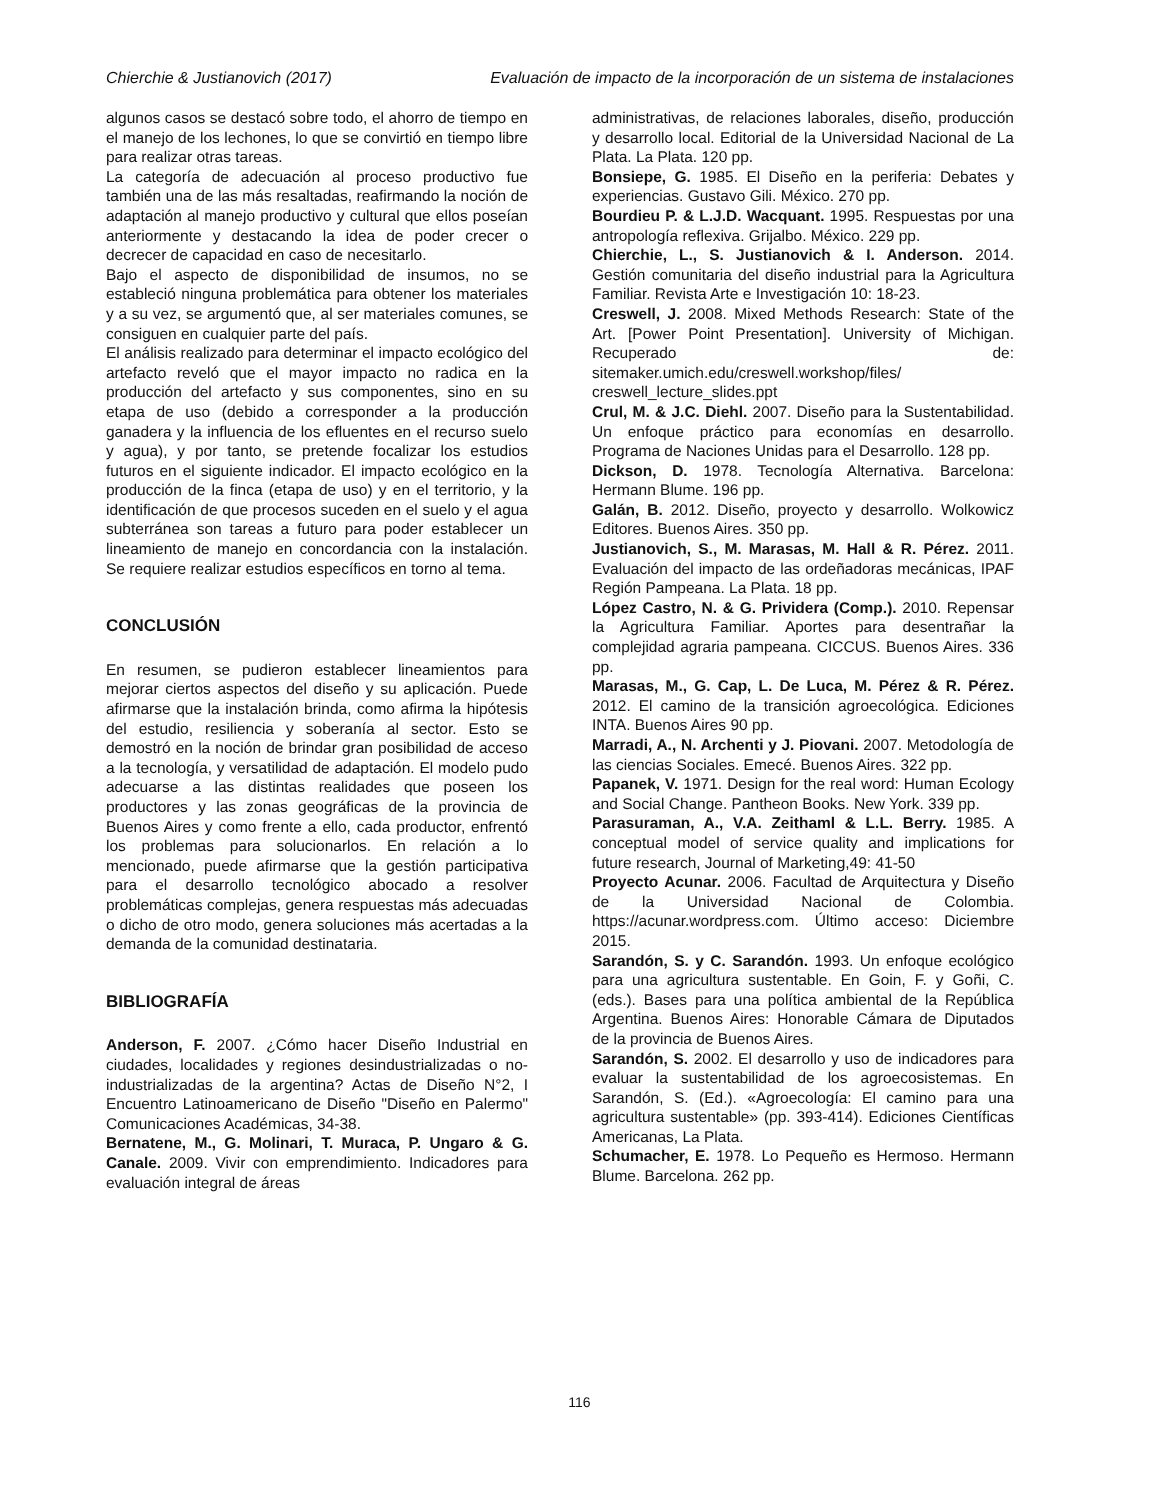Chierchie & Justianovich (2017) Evaluación de impacto de la incorporación de un sistema de instalaciones
algunos casos se destacó sobre todo, el ahorro de tiempo en el manejo de los lechones, lo que se convirtió en tiempo libre para realizar otras tareas.
La categoría de adecuación al proceso productivo fue también una de las más resaltadas, reafirmando la noción de adaptación al manejo productivo y cultural que ellos poseían anteriormente y destacando la idea de poder crecer o decrecer de capacidad en caso de necesitarlo.
Bajo el aspecto de disponibilidad de insumos, no se estableció ninguna problemática para obtener los materiales y a su vez, se argumentó que, al ser materiales comunes, se consiguen en cualquier parte del país.
El análisis realizado para determinar el impacto ecológico del artefacto reveló que el mayor impacto no radica en la producción del artefacto y sus componentes, sino en su etapa de uso (debido a corresponder a la producción ganadera y la influencia de los efluentes en el recurso suelo y agua), y por tanto, se pretende focalizar los estudios futuros en el siguiente indicador. El impacto ecológico en la producción de la finca (etapa de uso) y en el territorio, y la identificación de que procesos suceden en el suelo y el agua subterránea son tareas a futuro para poder establecer un lineamiento de manejo en concordancia con la instalación. Se requiere realizar estudios específicos en torno al tema.
CONCLUSIÓN
En resumen, se pudieron establecer lineamientos para mejorar ciertos aspectos del diseño y su aplicación. Puede afirmarse que la instalación brinda, como afirma la hipótesis del estudio, resiliencia y soberanía al sector. Esto se demostró en la noción de brindar gran posibilidad de acceso a la tecnología, y versatilidad de adaptación. El modelo pudo adecuarse a las distintas realidades que poseen los productores y las zonas geográficas de la provincia de Buenos Aires y como frente a ello, cada productor, enfrentó los problemas para solucionarlos. En relación a lo mencionado, puede afirmarse que la gestión participativa para el desarrollo tecnológico abocado a resolver problemáticas complejas, genera respuestas más adecuadas o dicho de otro modo, genera soluciones más acertadas a la demanda de la comunidad destinataria.
BIBLIOGRAFÍA
Anderson, F. 2007. ¿Cómo hacer Diseño Industrial en ciudades, localidades y regiones desindustrializadas o no-industrializadas de la argentina? Actas de Diseño N°2, I Encuentro Latinoamericano de Diseño "Diseño en Palermo" Comunicaciones Académicas, 34-38.
Bernatene, M., G. Molinari, T. Muraca, P. Ungaro & G. Canale. 2009. Vivir con emprendimiento. Indicadores para evaluación integral de áreas
administrativas, de relaciones laborales, diseño, producción y desarrollo local. Editorial de la Universidad Nacional de La Plata. La Plata. 120 pp.
Bonsiepe, G. 1985. El Diseño en la periferia: Debates y experiencias. Gustavo Gili. México. 270 pp.
Bourdieu P. & L.J.D. Wacquant. 1995. Respuestas por una antropología reflexiva. Grijalbo. México. 229 pp.
Chierchie, L., S. Justianovich & I. Anderson. 2014. Gestión comunitaria del diseño industrial para la Agricultura Familiar. Revista Arte e Investigación 10: 18-23.
Creswell, J. 2008. Mixed Methods Research: State of the Art. [Power Point Presentation]. University of Michigan. Recuperado de: sitemaker.umich.edu/creswell.workshop/files/ creswell_lecture_slides.ppt
Crul, M. & J.C. Diehl. 2007. Diseño para la Sustentabilidad. Un enfoque práctico para economías en desarrollo. Programa de Naciones Unidas para el Desarrollo. 128 pp.
Dickson, D. 1978. Tecnología Alternativa. Barcelona: Hermann Blume. 196 pp.
Galán, B. 2012. Diseño, proyecto y desarrollo. Wolkowicz Editores. Buenos Aires. 350 pp.
Justianovich, S., M. Marasas, M. Hall & R. Pérez. 2011. Evaluación del impacto de las ordeñadoras mecánicas, IPAF Región Pampeana. La Plata. 18 pp.
López Castro, N. & G. Prividera (Comp.). 2010. Repensar la Agricultura Familiar. Aportes para desentrañar la complejidad agraria pampeana. CICCUS. Buenos Aires. 336 pp.
Marasas, M., G. Cap, L. De Luca, M. Pérez & R. Pérez. 2012. El camino de la transición agroecológica. Ediciones INTA. Buenos Aires 90 pp.
Marradi, A., N. Archenti y J. Piovani. 2007. Metodología de las ciencias Sociales. Emecé. Buenos Aires. 322 pp.
Papanek, V. 1971. Design for the real word: Human Ecology and Social Change. Pantheon Books. New York. 339 pp.
Parasuraman, A., V.A. Zeithaml & L.L. Berry. 1985. A conceptual model of service quality and implications for future research, Journal of Marketing,49: 41-50
Proyecto Acunar. 2006. Facultad de Arquitectura y Diseño de la Universidad Nacional de Colombia. https://acunar.wordpress.com. Último acceso: Diciembre 2015.
Sarandón, S. y C. Sarandón. 1993. Un enfoque ecológico para una agricultura sustentable. En Goin, F. y Goñi, C. (eds.). Bases para una política ambiental de la República Argentina. Buenos Aires: Honorable Cámara de Diputados de la provincia de Buenos Aires.
Sarandón, S. 2002. El desarrollo y uso de indicadores para evaluar la sustentabilidad de los agroecosistemas. En Sarandón, S. (Ed.). «Agroecología: El camino para una agricultura sustentable» (pp. 393-414). Ediciones Científicas Americanas, La Plata.
Schumacher, E. 1978. Lo Pequeño es Hermoso. Hermann Blume. Barcelona. 262 pp.
116